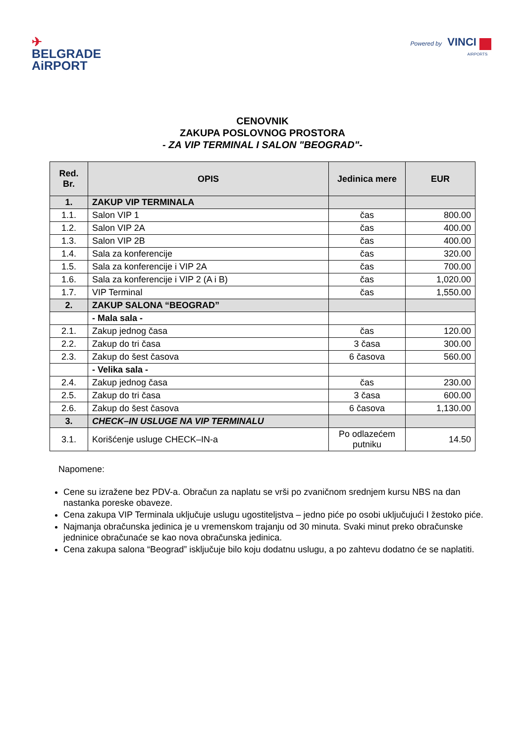✈
BELGRADE
AiRPORT
Powered by VINCI
AIRPORTS
CENOVNIK
ZAKUPA POSLOVNOG PROSTORA
- ZA VIP TERMINAL I SALON "BEOGRAD"-
| Red. Br. | OPIS | Jedinica mere | EUR |
| --- | --- | --- | --- |
| 1. | ZAKUP VIP TERMINALA | | |
| 1.1. | Salon VIP 1 | čas | 800.00 |
| 1.2. | Salon VIP 2A | čas | 400.00 |
| 1.3. | Salon VIP 2B | čas | 400.00 |
| 1.4. | Sala za konferencije | čas | 320.00 |
| 1.5. | Sala za konferencije i VIP 2A | čas | 700.00 |
| 1.6. | Sala za konferencije i VIP 2 (A i B) | čas | 1,020.00 |
| 1.7. | VIP Terminal | čas | 1,550.00 |
| 2. | ZAKUP SALONA “BEOGRAD” | | |
| | - Mala sala - | | |
| 2.1. | Zakup jednog časa | čas | 120.00 |
| 2.2. | Zakup do tri časa | 3 časa | 300.00 |
| 2.3. | Zakup do šest časova | 6 časova | 560.00 |
| | - Velika sala - | | |
| 2.4. | Zakup jednog časa | čas | 230.00 |
| 2.5. | Zakup do tri časa | 3 časa | 600.00 |
| 2.6. | Zakup do šest časova | 6 časova | 1,130.00 |
| 3. | CHECK–IN USLUGE NA VIP TERMINALU | | |
| 3.1. | Korišćenje usluge CHECK–IN-a | Po odlazećem putniku | 14.50 |
Napomene:
Cene su izražene bez PDV-a. Obračun za naplatu se vrši po zvaničnom srednjem kursu NBS na dan nastanka poreske obaveze.
Cena zakupa VIP Terminala uključuje uslugu ugostiteljstva – jedno piće po osobi uključujući I žestoko piće.
Najmanja obračunska jedinica je u vremenskom trajanju od 30 minuta. Svaki minut preko obračunske jedninice obračunaće se kao nova obračunska jedinica.
Cena zakupa salona “Beograd” isključuje bilo koju dodatnu uslugu, a po zahtevu dodatno će se naplatiti.